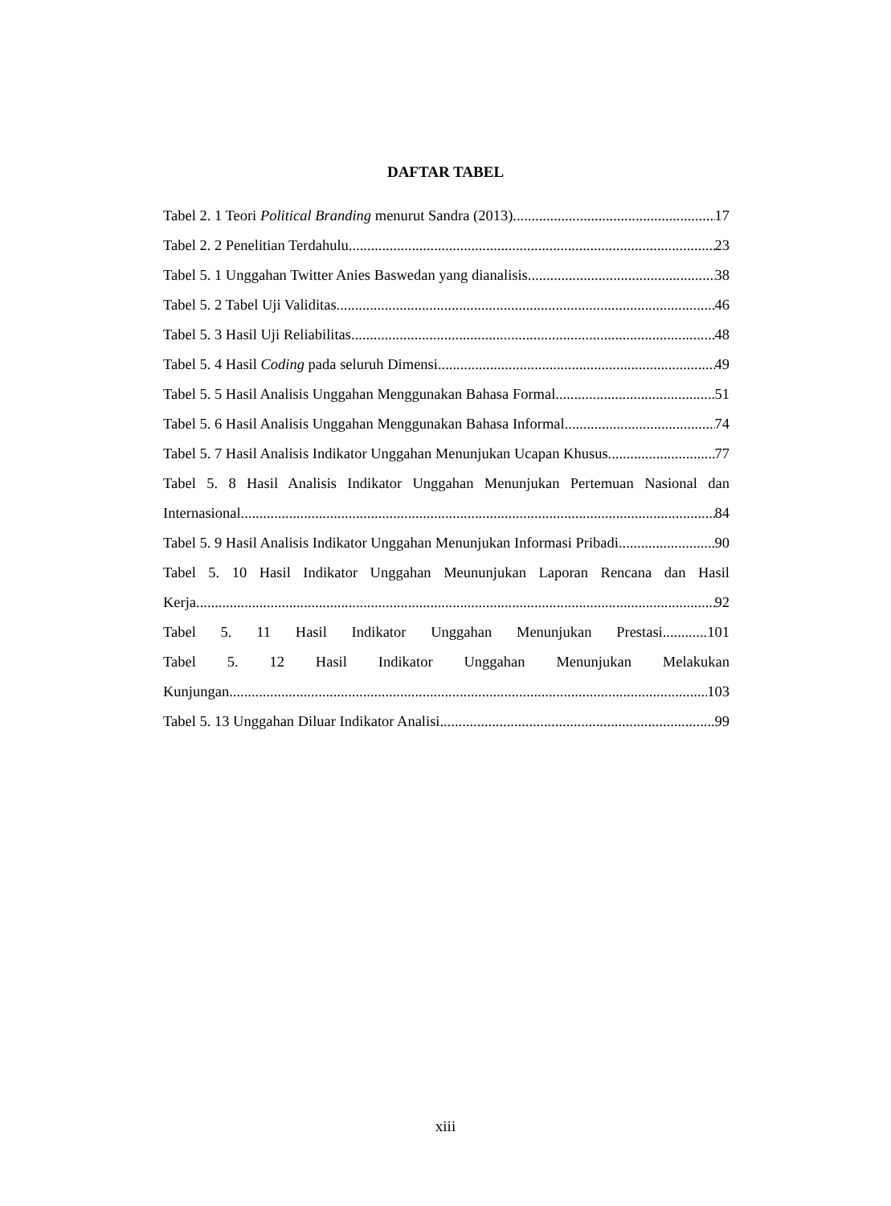DAFTAR TABEL
Tabel 2. 1 Teori Political Branding menurut Sandra (2013) 17
Tabel 2. 2 Penelitian Terdahulu 23
Tabel 5. 1 Unggahan Twitter Anies Baswedan yang dianalisis 38
Tabel 5. 2 Tabel Uji Validitas 46
Tabel 5. 3 Hasil Uji Reliabilitas 48
Tabel 5. 4 Hasil Coding pada seluruh Dimensi 49
Tabel 5. 5 Hasil Analisis Unggahan Menggunakan Bahasa Formal 51
Tabel 5. 6 Hasil Analisis Unggahan Menggunakan Bahasa Informal 74
Tabel 5. 7 Hasil Analisis Indikator Unggahan Menunjukan Ucapan Khusus 77
Tabel 5. 8 Hasil Analisis Indikator Unggahan Menunjukan Pertemuan Nasional dan
Internasional 84
Tabel 5. 9 Hasil Analisis Indikator Unggahan Menunjukan Informasi Pribadi 90
Tabel 5. 10 Hasil Indikator Unggahan Meununjukan Laporan Rencana dan Hasil
Kerja 92
Tabel 5. 11 Hasil Indikator Unggahan Menunjukan Prestasi............101
Tabel 5. 12 Hasil Indikator Unggahan Menunjukan Melakukan
Kunjungan 103
Tabel 5. 13 Unggahan Diluar Indikator Analisi 99
xiii